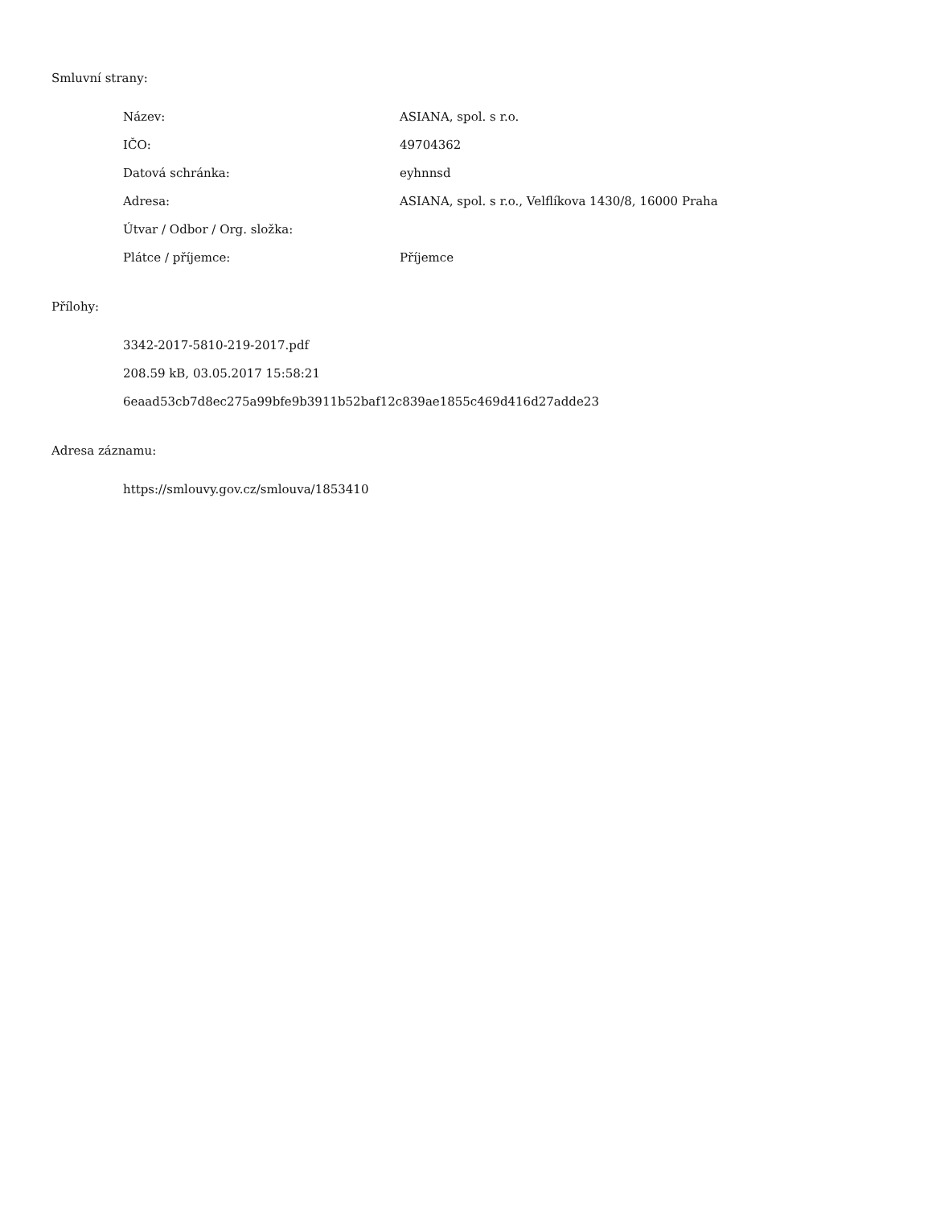Smluvní strany:
| Název: | ASIANA, spol. s r.o. |
| IČO: | 49704362 |
| Datová schránka: | eyhnnsd |
| Adresa: | ASIANA, spol. s r.o., Velflíkova 1430/8, 16000 Praha |
| Útvar / Odbor / Org. složka: | |
| Plátce / příjemce: | Příjemce |
Přílohy:
3342-2017-5810-219-2017.pdf
208.59 kB, 03.05.2017 15:58:21
6eaad53cb7d8ec275a99bfe9b3911b52baf12c839ae1855c469d416d27adde23
Adresa záznamu:
https://smlouvy.gov.cz/smlouva/1853410